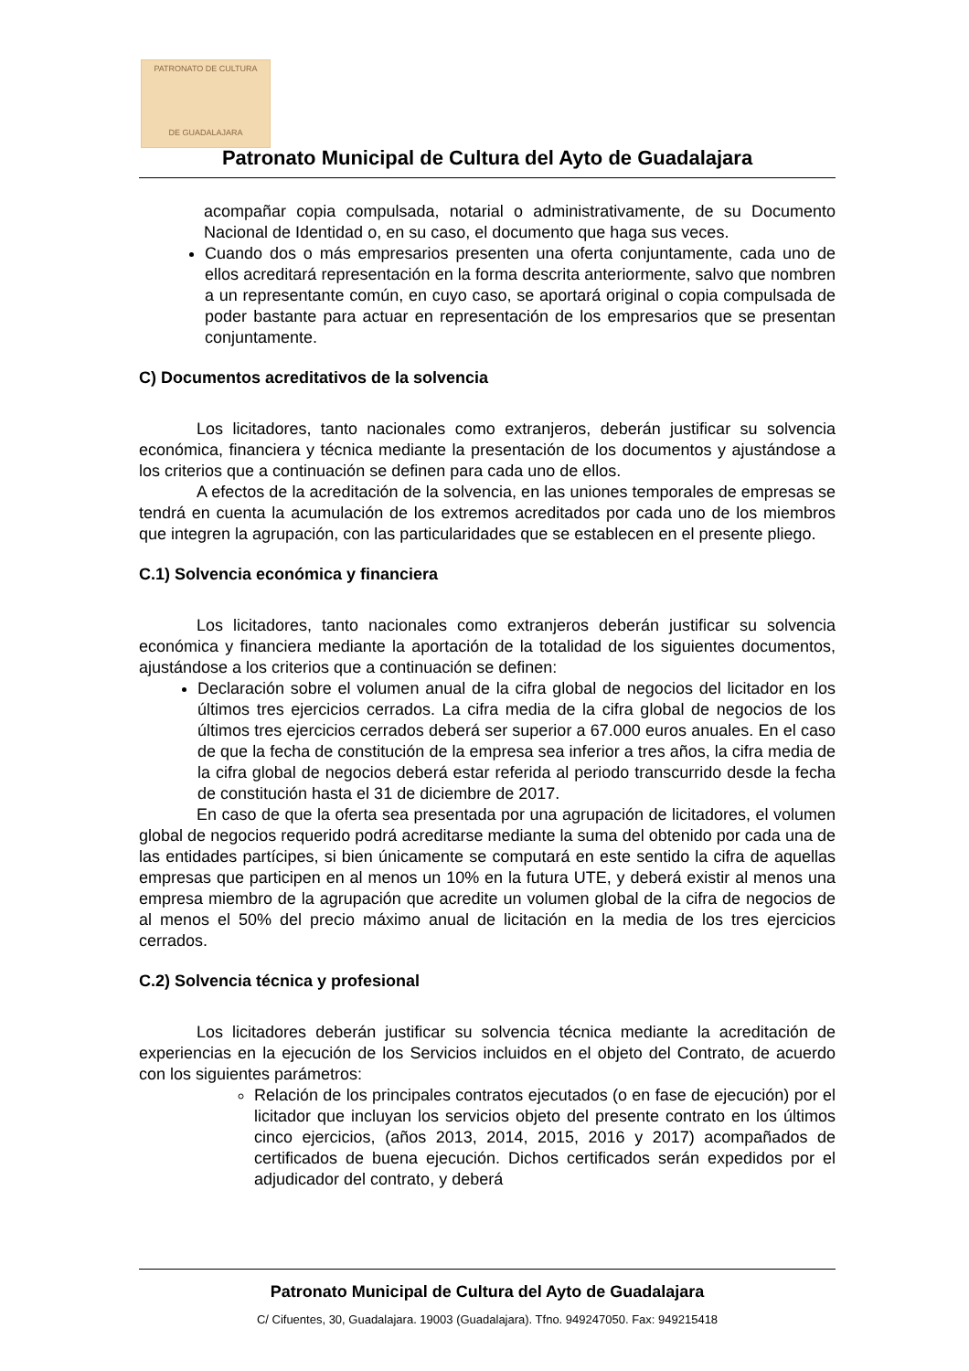PATRONATO DE CULTURA
DE GUADALAJARA
Patronato Municipal de Cultura del Ayto de Guadalajara
acompañar copia compulsada, notarial o administrativamente, de su Documento Nacional de Identidad o, en su caso, el documento que haga sus veces.
Cuando dos o más empresarios presenten una oferta conjuntamente, cada uno de ellos acreditará representación en la forma descrita anteriormente, salvo que nombren a un representante común, en cuyo caso, se aportará original o copia compulsada de poder bastante para actuar en representación de los empresarios que se presentan conjuntamente.
C) Documentos acreditativos de la solvencia
Los licitadores, tanto nacionales como extranjeros, deberán justificar su solvencia económica, financiera y técnica mediante la presentación de los documentos y ajustándose a los criterios que a continuación se definen para cada uno de ellos.
A efectos de la acreditación de la solvencia, en las uniones temporales de empresas se tendrá en cuenta la acumulación de los extremos acreditados por cada uno de los miembros que integren la agrupación, con las particularidades que se establecen en el presente pliego.
C.1) Solvencia económica y financiera
Los licitadores, tanto nacionales como extranjeros deberán justificar su solvencia económica y financiera mediante la aportación de la totalidad de los siguientes documentos, ajustándose a los criterios que a continuación se definen:
Declaración sobre el volumen anual de la cifra global de negocios del licitador en los últimos tres ejercicios cerrados. La cifra media de la cifra global de negocios de los últimos tres ejercicios cerrados deberá ser superior a 67.000 euros anuales. En el caso de que la fecha de constitución de la empresa sea inferior a tres años, la cifra media de la cifra global de negocios deberá estar referida al periodo transcurrido desde la fecha de constitución hasta el 31 de diciembre de 2017.
En caso de que la oferta sea presentada por una agrupación de licitadores, el volumen global de negocios requerido podrá acreditarse mediante la suma del obtenido por cada una de las entidades partícipes, si bien únicamente se computará en este sentido la cifra de aquellas empresas que participen en al menos un 10% en la futura UTE, y deberá existir al menos una empresa miembro de la agrupación que acredite un volumen global de la cifra de negocios de al menos el 50% del precio máximo anual de licitación en la media de los tres ejercicios cerrados.
C.2) Solvencia técnica y profesional
Los licitadores deberán justificar su solvencia técnica mediante la acreditación de experiencias en la ejecución de los Servicios incluidos en el objeto del Contrato, de acuerdo con los siguientes parámetros:
Relación de los principales contratos ejecutados (o en fase de ejecución) por el licitador que incluyan los servicios objeto del presente contrato en los últimos cinco ejercicios, (años 2013, 2014, 2015, 2016 y 2017) acompañados de certificados de buena ejecución. Dichos certificados serán expedidos por el adjudicador del contrato, y deberá
Patronato Municipal de Cultura del Ayto de Guadalajara
C/ Cifuentes, 30, Guadalajara. 19003 (Guadalajara). Tfno. 949247050. Fax: 949215418